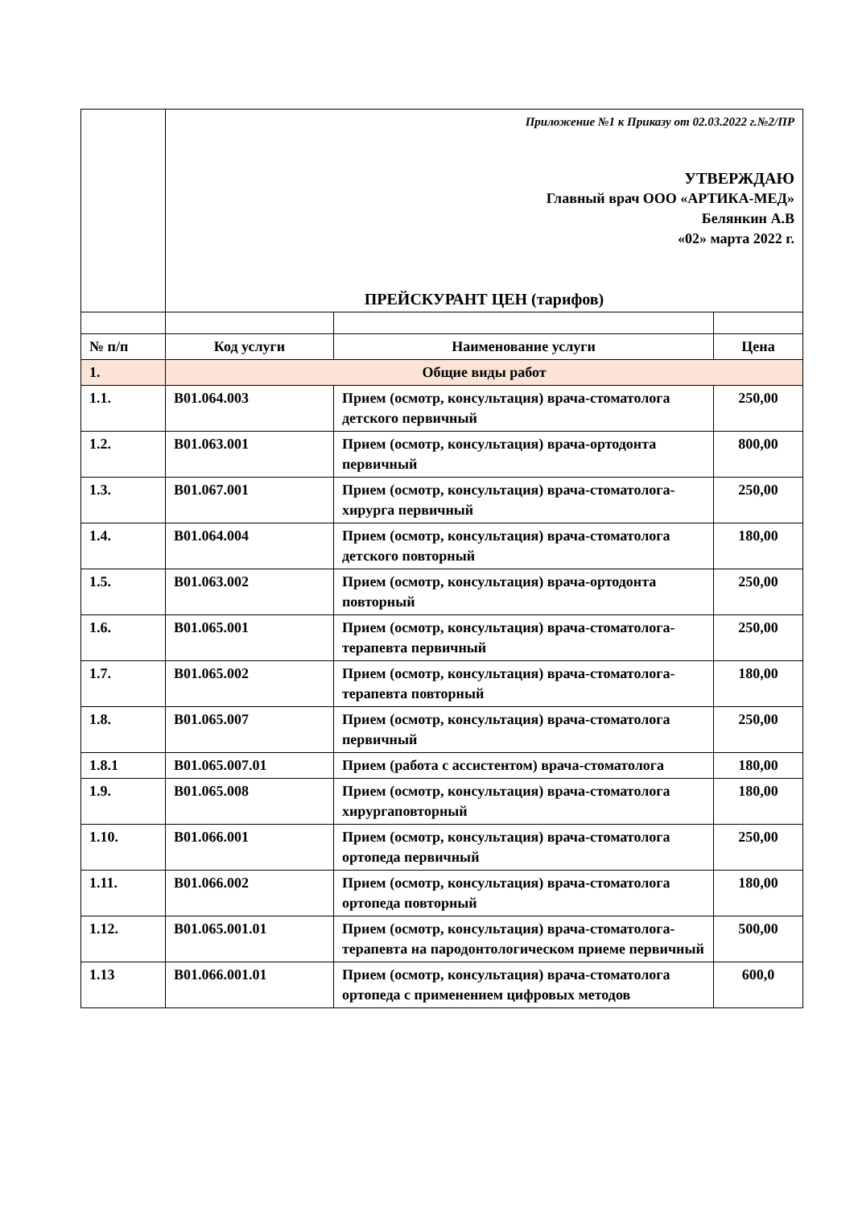| | Приложение №1 к Приказу от 02.03.2022 г.№2/ПР УТВЕРЖДАЮ Главный врач ООО «АРТИКА-МЕД» Белянкин А.В «02» марта 2022 г. ПРЕЙСКУРАНТ ЦЕН (тарифов) | | |
| № п/п | Код услуги | Наименование услуги | Цена |
| 1. | Общие виды работ | | |
| 1.1. | B01.064.003 | Прием (осмотр, консультация) врача-стоматолога детского первичный | 250,00 |
| 1.2. | B01.063.001 | Прием (осмотр, консультация) врача-ортодонта первичный | 800,00 |
| 1.3. | B01.067.001 | Прием (осмотр, консультация) врача-стоматолога-хирурга первичный | 250,00 |
| 1.4. | B01.064.004 | Прием (осмотр, консультация) врача-стоматолога детского повторный | 180,00 |
| 1.5. | B01.063.002 | Прием (осмотр, консультация) врача-ортодонта повторный | 250,00 |
| 1.6. | B01.065.001 | Прием (осмотр, консультация) врача-стоматолога-терапевта первичный | 250,00 |
| 1.7. | B01.065.002 | Прием (осмотр, консультация) врача-стоматолога-терапевта повторный | 180,00 |
| 1.8. | B01.065.007 | Прием (осмотр, консультация) врача-стоматолога первичный | 250,00 |
| 1.8.1 | B01.065.007.01 | Прием (работа с ассистентом) врача-стоматолога | 180,00 |
| 1.9. | B01.065.008 | Прием (осмотр, консультация) врача-стоматолога хирургаповторный | 180,00 |
| 1.10. | B01.066.001 | Прием (осмотр, консультация) врача-стоматолога ортопеда первичный | 250,00 |
| 1.11. | B01.066.002 | Прием (осмотр, консультация) врача-стоматолога ортопеда повторный | 180,00 |
| 1.12. | B01.065.001.01 | Прием (осмотр, консультация) врача-стоматолога-терапевта на пародонтологическом приеме первичный | 500,00 |
| 1.13 | B01.066.001.01 | Прием (осмотр, консультация) врача-стоматолога ортопеда с применением цифровых методов | 600,0 |